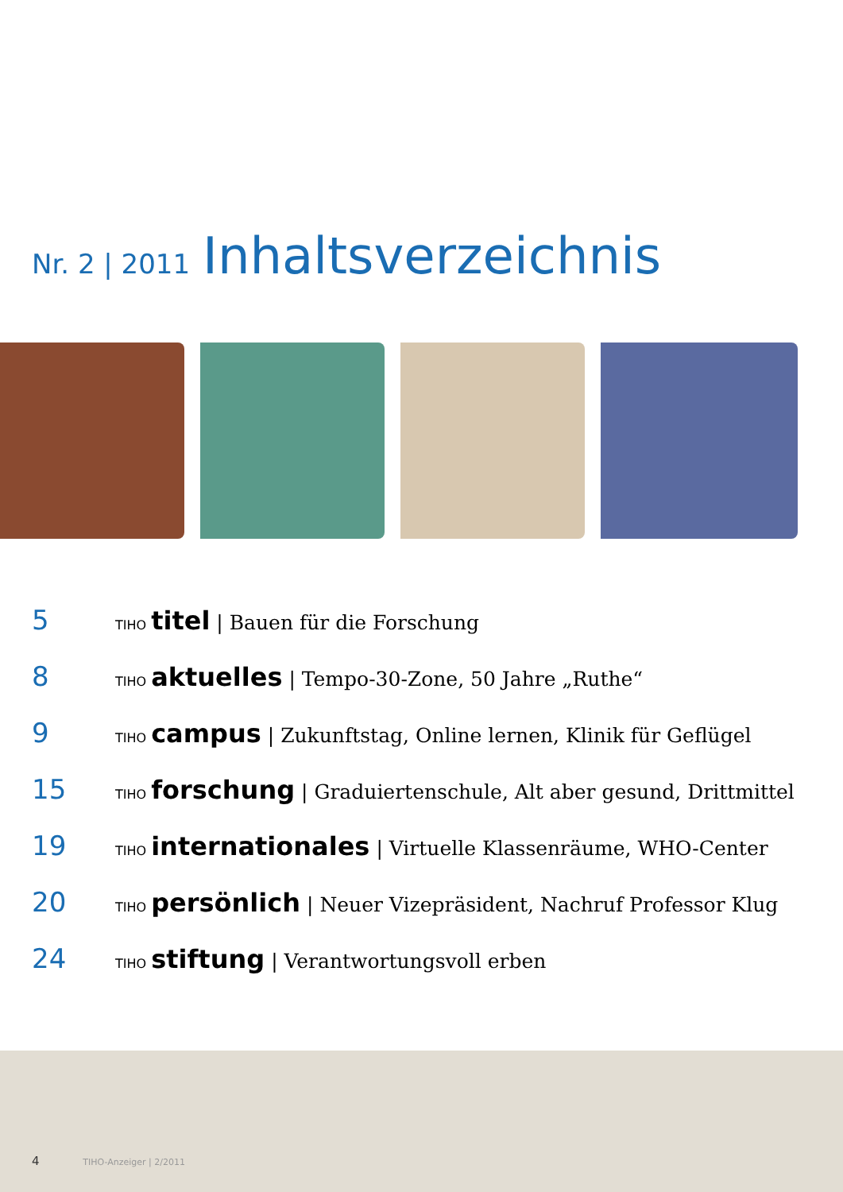Nr. 2 | 2011
Inhaltsverzeichnis
5
TIHO titel | Bauen für die Forschung
8
TIHO aktuelles | Tempo-30-Zone, 50 Jahre „Ruthe“
9
TIHO campus | Zukunftstag, Online lernen, Klinik für Geflügel
15
TIHO forschung | Graduiertenschule, Alt aber gesund, Drittmittel
19
TIHO internationales | Virtuelle Klassenräume, WHO-Center
20
TIHO persönlich | Neuer Vizepräsident, Nachruf Professor Klug
24
TIHO stiftung | Verantwortungsvoll erben
4 TIHO-Anzeiger | 2/2011